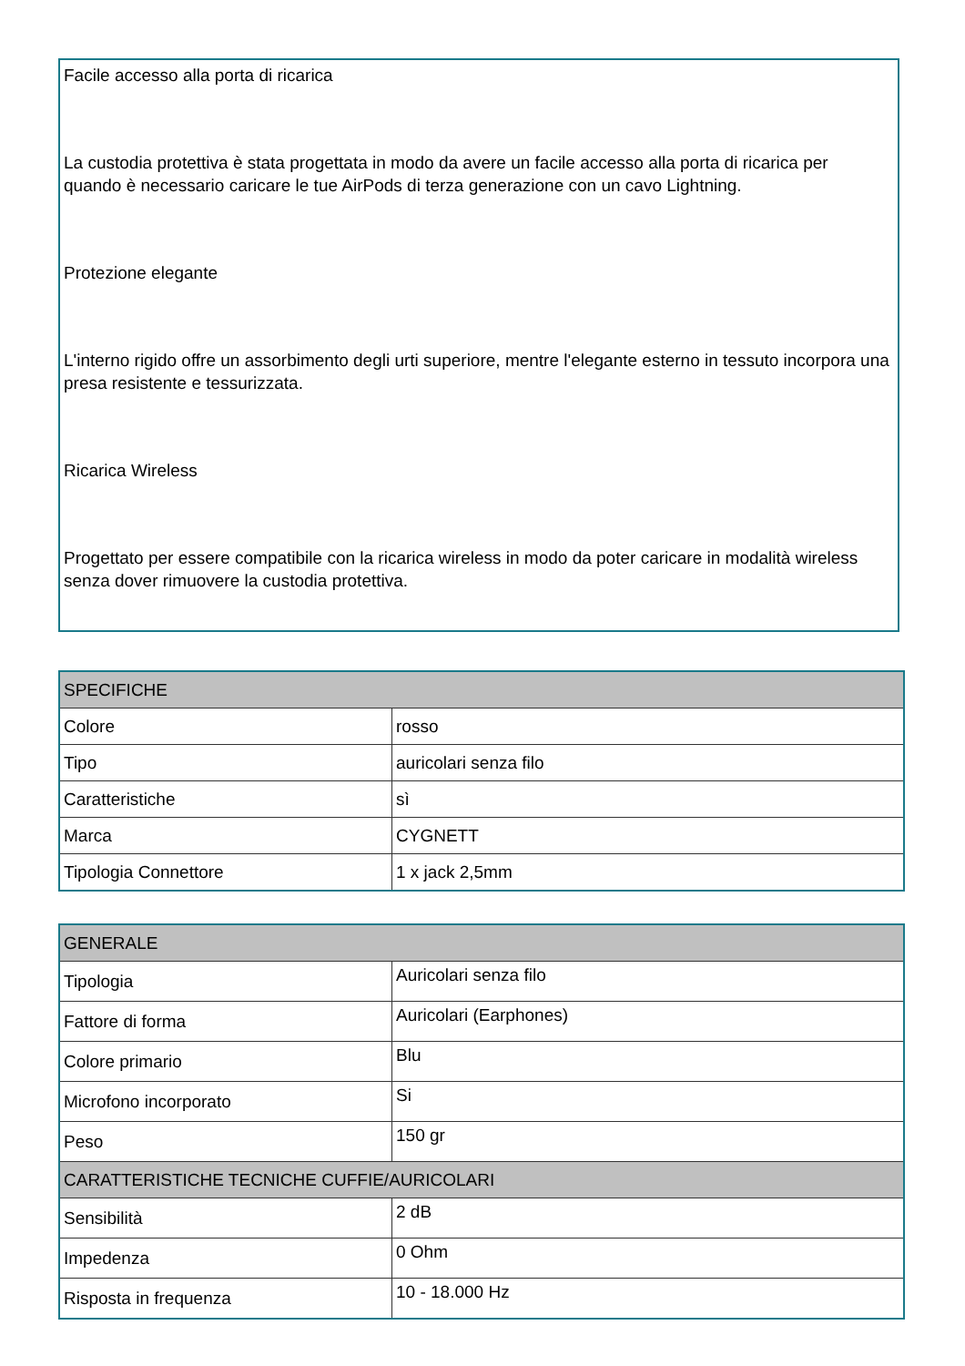Facile accesso alla porta di ricarica
La custodia protettiva è stata progettata in modo da avere un facile accesso alla porta di ricarica per
quando è necessario caricare le tue AirPods di terza generazione con un cavo Lightning.
Protezione elegante
L'interno rigido offre un assorbimento degli urti superiore, mentre l'elegante esterno in tessuto incorpora una presa resistente e tessurizzata.
Ricarica Wireless
Progettato per essere compatibile con la ricarica wireless in modo da poter caricare in modalità wireless senza dover rimuovere la custodia protettiva.
| SPECIFICHE | |
| --- | --- |
| Colore | rosso |
| Tipo | auricolari senza filo |
| Caratteristiche | sì |
| Marca | CYGNETT |
| Tipologia Connettore | 1 x jack 2,5mm |
| GENERALE | |
| --- | --- |
| Tipologia | Auricolari senza filo |
| Fattore di forma | Auricolari (Earphones) |
| Colore primario | Blu |
| Microfono incorporato | Si |
| Peso | 150 gr |
| CARATTERISTICHE TECNICHE CUFFIE/AURICOLARI | |
| Sensibilità | 2 dB |
| Impedenza | 0 Ohm |
| Risposta in frequenza | 10 - 18.000 Hz |